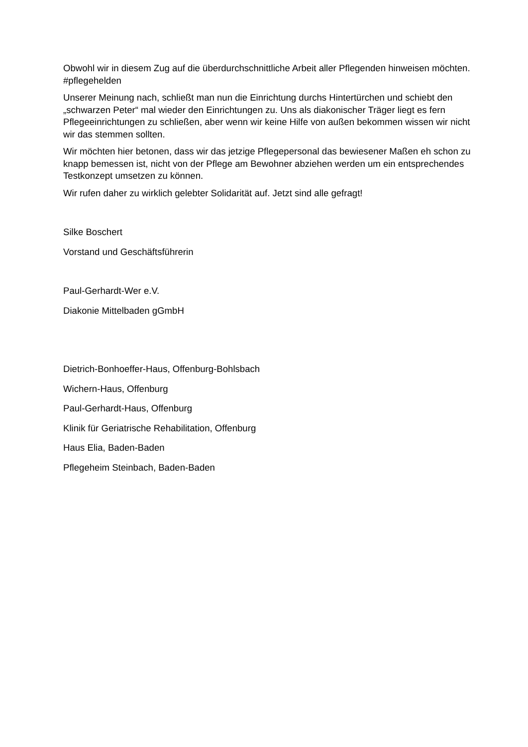Obwohl wir in diesem Zug auf die überdurchschnittliche Arbeit aller Pflegenden hinweisen möchten. #pflegehelden
Unserer Meinung nach, schließt man nun die Einrichtung durchs Hintertürchen und schiebt den „schwarzen Peter“ mal wieder den Einrichtungen zu. Uns als diakonischer Träger liegt es fern Pflegeeinrichtungen zu schließen, aber wenn wir keine Hilfe von außen bekommen wissen wir nicht wir das stemmen sollten.
Wir möchten hier betonen, dass wir das jetzige Pflegepersonal das bewiesener Maßen eh schon zu knapp bemessen ist, nicht von der Pflege am Bewohner abziehen werden um ein entsprechendes Testkonzept umsetzen zu können.
Wir rufen daher zu wirklich gelebter Solidarität auf. Jetzt sind alle gefragt!
Silke Boschert
Vorstand und Geschäftsführerin
Paul-Gerhardt-Wer e.V.
Diakonie Mittelbaden gGmbH
Dietrich-Bonhoeffer-Haus, Offenburg-Bohlsbach
Wichern-Haus, Offenburg
Paul-Gerhardt-Haus, Offenburg
Klinik für Geriatrische Rehabilitation, Offenburg
Haus Elia, Baden-Baden
Pflegeheim Steinbach, Baden-Baden